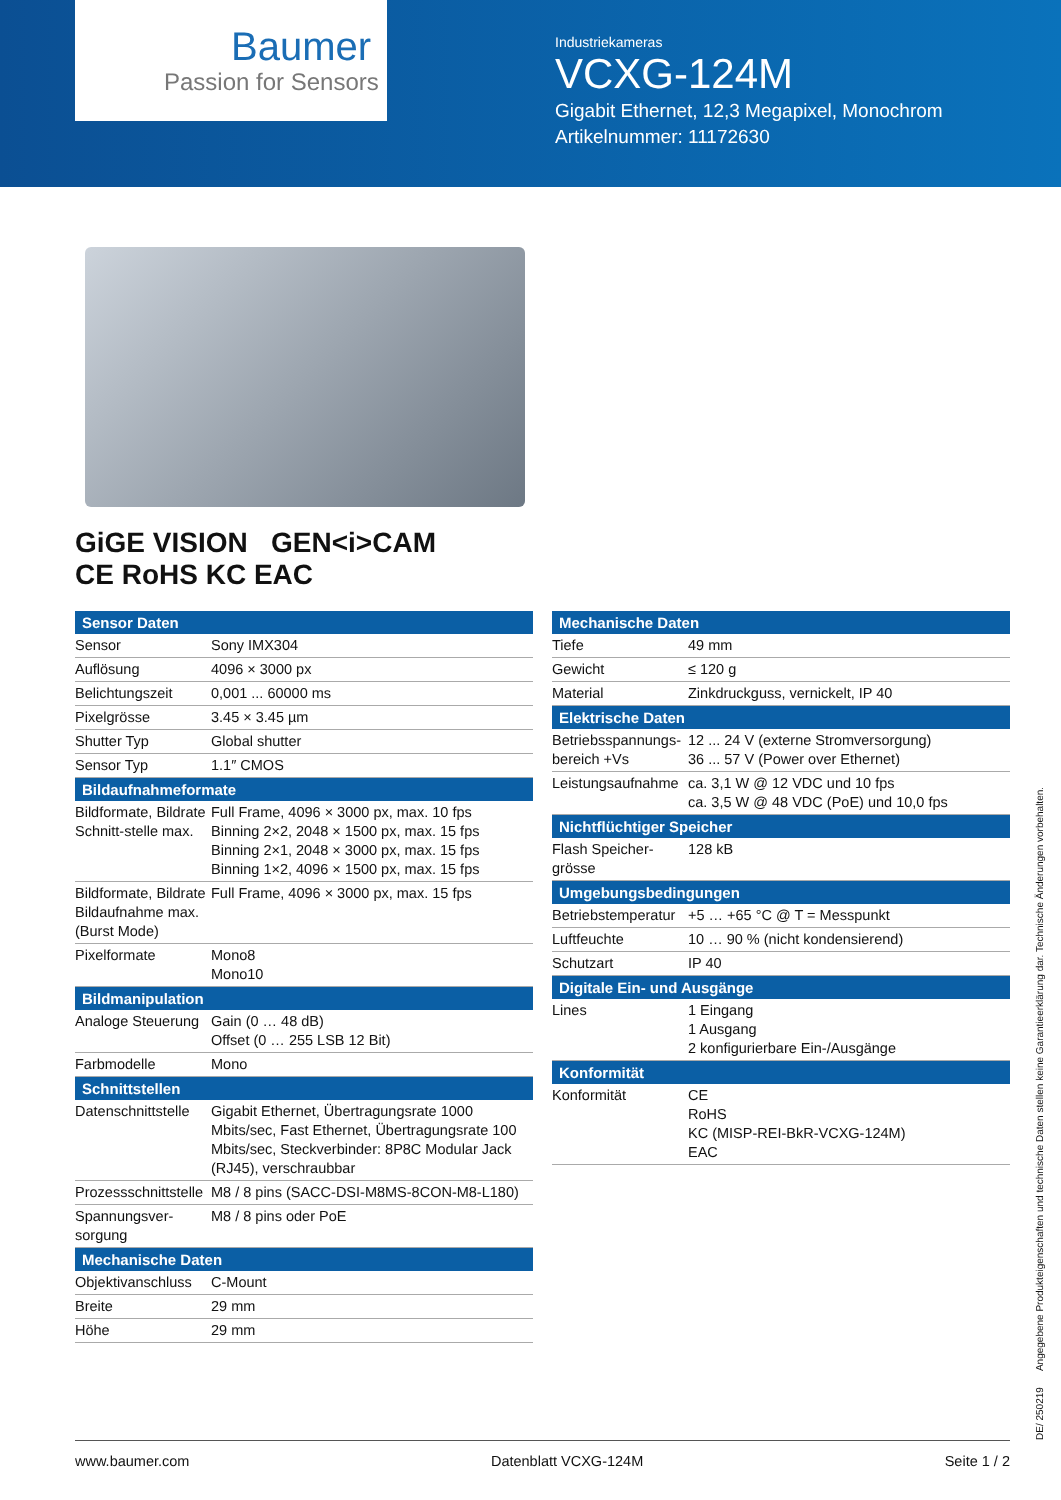Baumer
Passion for Sensors
Industriekameras
VCXG-124M
Gigabit Ethernet, 12,3 Megapixel, Monochrom
Artikelnummer: 11172630
GiGE VISION GEN<i>CAM
CE RoHS KC EAC
| Sensor Daten | |
| --- | --- |
| Sensor | Sony IMX304 |
| Auflösung | 4096 × 3000 px |
| Belichtungszeit | 0,001 ... 60000 ms |
| Pixelgrösse | 3.45 × 3.45 µm |
| Shutter Typ | Global shutter |
| Sensor Typ | 1.1″ CMOS |
| Bildaufnahmeformate | |
| Bildformate, Bildrate Schnitt-stelle max. | Full Frame, 4096 × 3000 px, max. 10 fps Binning 2×2, 2048 × 1500 px, max. 15 fps Binning 2×1, 2048 × 3000 px, max. 15 fps Binning 1×2, 4096 × 1500 px, max. 15 fps |
| Bildformate, Bildrate Bildaufnahme max. (Burst Mode) | Full Frame, 4096 × 3000 px, max. 15 fps |
| Pixelformate | Mono8 Mono10 |
| Bildmanipulation | |
| Analoge Steuerung | Gain (0 … 48 dB) Offset (0 … 255 LSB 12 Bit) |
| Farbmodelle | Mono |
| Schnittstellen | |
| Datenschnittstelle | Gigabit Ethernet, Übertragungsrate 1000 Mbits/sec, Fast Ethernet, Übertragungsrate 100 Mbits/sec, Steckverbinder: 8P8C Modular Jack (RJ45), verschraubbar |
| Prozessschnittstelle | M8 / 8 pins (SACC-DSI-M8MS-8CON-M8-L180) |
| Spannungsver-sorgung | M8 / 8 pins oder PoE |
| Mechanische Daten | |
| Objektivanschluss | C-Mount |
| Breite | 29 mm |
| Höhe | 29 mm |
| Mechanische Daten | |
| --- | --- |
| Tiefe | 49 mm |
| Gewicht | ≤ 120 g |
| Material | Zinkdruckguss, vernickelt, IP 40 |
| Elektrische Daten | |
| Betriebsspannungs-bereich +Vs | 12 ... 24 V (externe Stromversorgung) 36 ... 57 V (Power over Ethernet) |
| Leistungsaufnahme | ca. 3,1 W @ 12 VDC und 10 fps ca. 3,5 W @ 48 VDC (PoE) und 10,0 fps |
| Nichtflüchtiger Speicher | |
| Flash Speicher-grösse | 128 kB |
| Umgebungsbedingungen | |
| Betriebstemperatur | +5 … +65 °C @ T = Messpunkt |
| Luftfeuchte | 10 … 90 % (nicht kondensierend) |
| Schutzart | IP 40 |
| Digitale Ein- und Ausgänge | |
| Lines | 1 Eingang 1 Ausgang 2 konfigurierbare Ein-/Ausgänge |
| Konformität | |
| Konformität | CE RoHS KC (MISP-REI-BkR-VCXG-124M) EAC |
DE/ 250219 Angegebene Produkteigenschaften und technische Daten stellen keine Garantieerklärung dar. Technische Änderungen vorbehalten.
www.baumer.com Datenblatt VCXG-124M Seite 1 / 2